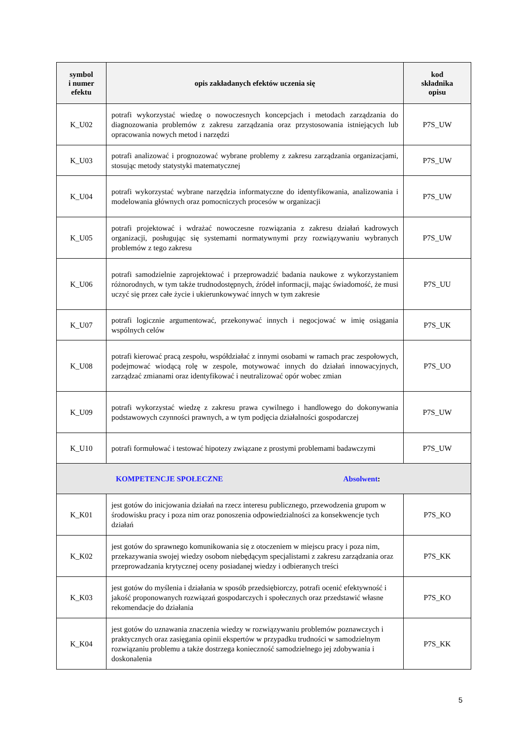| symbol i numer efektu | opis zakładanych efektów uczenia się | kod składnika opisu |
| --- | --- | --- |
| K_U02 | potrafi wykorzystać wiedzę o nowoczesnych koncepcjach i metodach zarządzania do diagnozowania problemów z zakresu zarządzania oraz przystosowania istniejących lub opracowania nowych metod i narzędzi | P7S_UW |
| K_U03 | potrafi analizować i prognozować wybrane problemy z zakresu zarządzania organizacjami, stosując metody statystyki matematycznej | P7S_UW |
| K_U04 | potrafi wykorzystać wybrane narzędzia informatyczne do identyfikowania, analizowania i modelowania głównych oraz pomocniczych procesów w organizacji | P7S_UW |
| K_U05 | potrafi projektować i wdrażać nowoczesne rozwiązania z zakresu działań kadrowych organizacji, posługując się systemami normatywnymi przy rozwiązywaniu wybranych problemów z tego zakresu | P7S_UW |
| K_U06 | potrafi samodzielnie zaprojektować i przeprowadzić badania naukowe z wykorzystaniem różnorodnych, w tym także trudnodostępnych, źródeł informacji, mając świadomość, że musi uczyć się przez całe życie i ukierunkowywać innych w tym zakresie | P7S_UU |
| K_U07 | potrafi logicznie argumentować, przekonywać innych i negocjować w imię osiągania wspólnych celów | P7S_UK |
| K_U08 | potrafi kierować pracą zespołu, współdziałać z innymi osobami w ramach prac zespołowych, podejmować wiodącą rolę w zespole, motywować innych do działań innowacyjnych, zarządzać zmianami oraz identyfikować i neutralizować opór wobec zmian | P7S_UO |
| K_U09 | potrafi wykorzystać wiedzę z zakresu prawa cywilnego i handlowego do dokonywania podstawowych czynności prawnych, a w tym podjęcia działalności gospodarczej | P7S_UW |
| K_U10 | potrafi formułować i testować hipotezy związane z prostymi problemami badawczymi | P7S_UW |
| KOMPETENCJE SPOŁECZNE Absolwent : | | |
| K_K01 | jest gotów do inicjowania działań na rzecz interesu publicznego, przewodzenia grupom w środowisku pracy i poza nim oraz ponoszenia odpowiedzialności za konsekwencje tych działań | P7S_KO |
| K_K02 | jest gotów do sprawnego komunikowania się z otoczeniem w miejscu pracy i poza nim, przekazywania swojej wiedzy osobom niebędącym specjalistami z zakresu zarządzania oraz przeprowadzania krytycznej oceny posiadanej wiedzy i odbieranych treści | P7S_KK |
| K_K03 | jest gotów do myślenia i działania w sposób przedsiębiorczy, potrafi ocenić efektywność i jakość proponowanych rozwiązań gospodarczych i społecznych oraz przedstawić własne rekomendacje do działania | P7S_KO |
| K_K04 | jest gotów do uznawania znaczenia wiedzy w rozwiązywaniu problemów poznawczych i praktycznych oraz zasięgania opinii ekspertów w przypadku trudności w samodzielnym rozwiązaniu problemu a także dostrzega konieczność samodzielnego jej zdobywania i doskonalenia | P7S_KK |
5